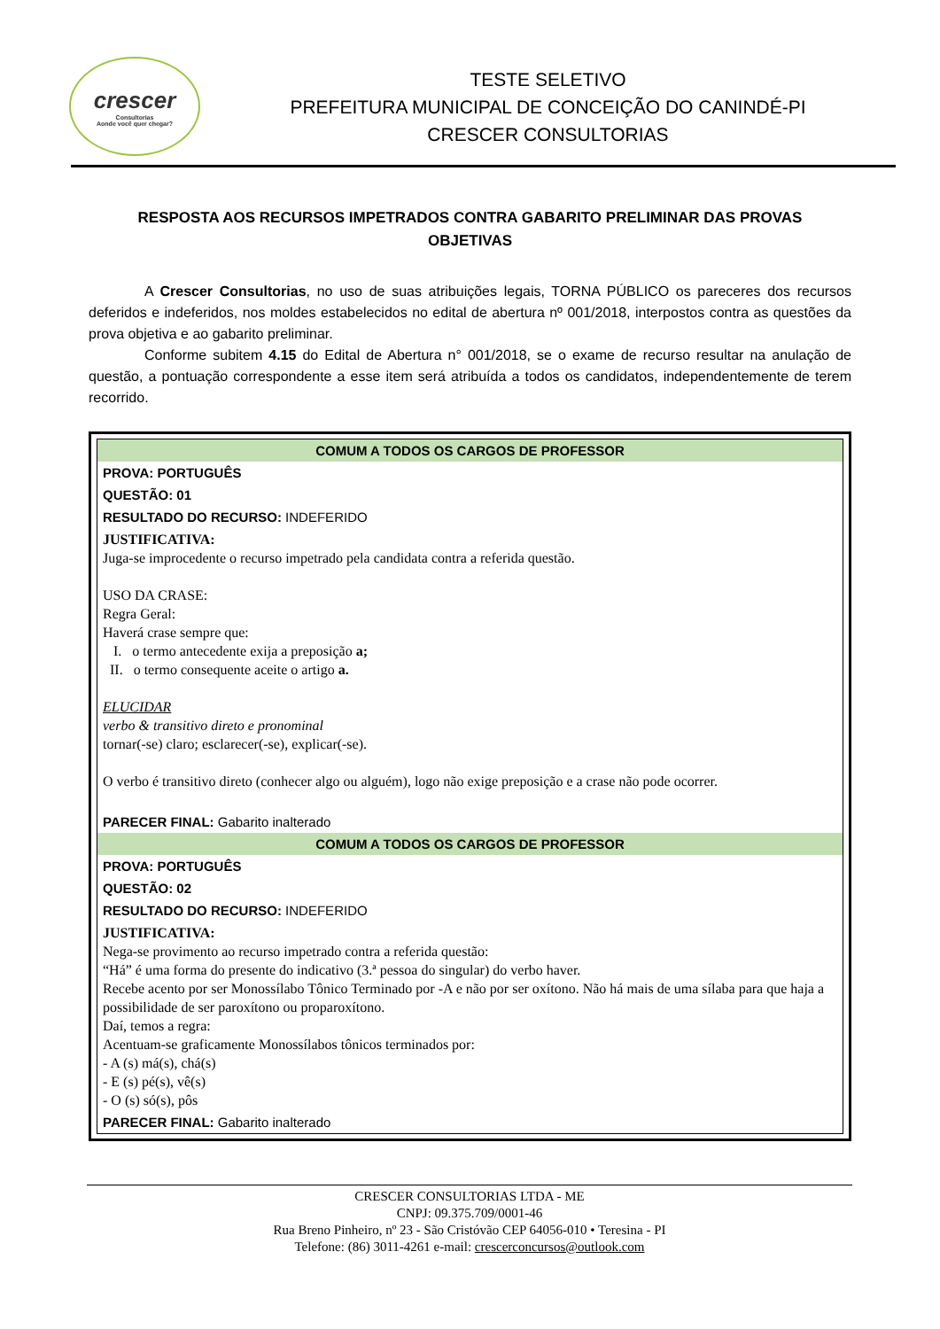crescer
Consultorias
Aonde você quer chegar?
TESTE SELETIVO
PREFEITURA MUNICIPAL DE CONCEIÇÃO DO CANINDÉ-PI
CRESCER CONSULTORIAS
RESPOSTA AOS RECURSOS IMPETRADOS CONTRA GABARITO PRELIMINAR DAS PROVAS OBJETIVAS
A Crescer Consultorias, no uso de suas atribuições legais, TORNA PÚBLICO os pareceres dos recursos deferidos e indeferidos, nos moldes estabelecidos no edital de abertura nº 001/2018, interpostos contra as questões da prova objetiva e ao gabarito preliminar.
Conforme subitem 4.15 do Edital de Abertura n° 001/2018, se o exame de recurso resultar na anulação de questão, a pontuação correspondente a esse item será atribuída a todos os candidatos, independentemente de terem recorrido.
| COMUM A TODOS OS CARGOS DE PROFESSOR |
| PROVA: PORTUGUÊS |
| QUESTÃO: 01 |
| RESULTADO DO RECURSO: INDEFERIDO |
| JUSTIFICATIVA: Juga-se improcedente o recurso impetrado pela candidata contra a referida questão. USO DA CRASE: Regra Geral: Haverá crase sempre que: I. o termo antecedente exija a preposição a; II. o termo consequente aceite o artigo a. ELUCIDAR verbo & transitivo direto e pronominal tornar(-se) claro; esclarecer(-se), explicar(-se). O verbo é transitivo direto (conhecer algo ou alguém), logo não exige preposição e a crase não pode ocorrer. |
| PARECER FINAL: Gabarito inalterado |
| COMUM A TODOS OS CARGOS DE PROFESSOR |
| PROVA: PORTUGUÊS |
| QUESTÃO: 02 |
| RESULTADO DO RECURSO: INDEFERIDO |
| JUSTIFICATIVA: Nega-se provimento ao recurso impetrado contra a referida questão: “Há” é uma forma do presente do indicativo (3.ª pessoa do singular) do verbo haver. Recebe acento por ser Monossílabo Tônico Terminado por -A e não por ser oxítono. Não há mais de uma sílaba para que haja a possibilidade de ser paroxítono ou proparoxítono. Daí, temos a regra: Acentuam-se graficamente Monossílabos tônicos terminados por: - A (s) má(s), chá(s) - E (s) pé(s), vê(s) - O (s) só(s), pôs |
| PARECER FINAL: Gabarito inalterado |
CRESCER CONSULTORIAS LTDA - ME
CNPJ: 09.375.709/0001-46
Rua Breno Pinheiro, nº 23 - São Cristóvão CEP 64056-010 • Teresina - PI
Telefone: (86) 3011-4261 e-mail: crescerconcursos@outlook.com